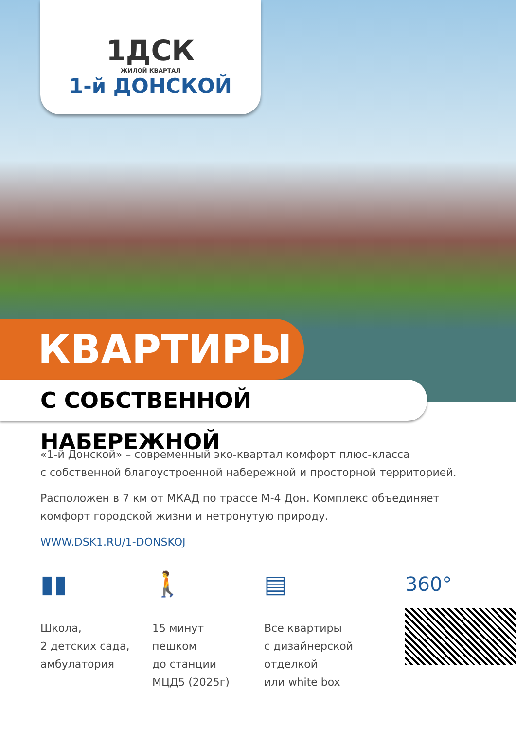1ДСК
ЖИЛОЙ КВАРТАЛ
1-й ДОНСКОЙ
КВАРТИРЫ
С СОБСТВЕННОЙ НАБЕРЕЖНОЙ
«1-й Донской» – современный эко-квартал комфорт плюс-класса
с собственной благоустроенной набережной и просторной территорией.
Расположен в 7 км от МКАД по трассе М-4 Дон. Комплекс объединяет
комфорт городской жизни и нетронутую природу.
WWW.DSK1.RU/1-DONSKOJ
▮▮
Школа,
2 детских сада,
амбулатория
🚶
15 минут
пешком
до станции
МЦД5 (2025г)
▤
Все квартиры
с дизайнерской
отделкой
или white box
360°